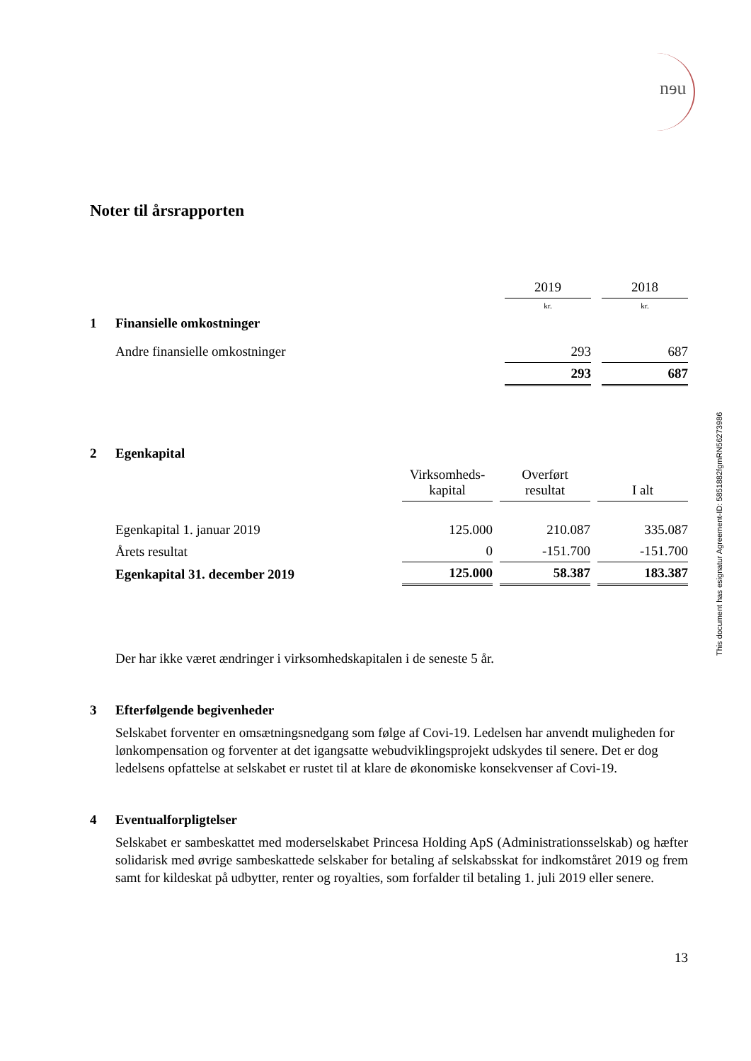nɘu
This document has esignatur Agreement-ID: 5851882fgmRN56273986
Noter til årsrapporten
| | | 2019 | | 2018 |
| | | kr. | | kr. |
| 1 | Finansielle omkostninger | | | |
| | Andre finansielle omkostninger | 293 | | 687 |
| | | 293 | | 687 |
| 2 | Egenkapital | | | | | |
| | | Virksomheds- kapital | | Overført resultat | | I alt |
| | Egenkapital 1. januar 2019 | 125.000 | | 210.087 | | 335.087 |
| | Årets resultat | 0 | | -151.700 | | -151.700 |
| | Egenkapital 31. december 2019 | 125.000 | | 58.387 | | 183.387 |
Der har ikke været ændringer i virksomhedskapitalen i de seneste 5 år.
3 Efterfølgende begivenheder
Selskabet forventer en omsætningsnedgang som følge af Covi-19. Ledelsen har anvendt muligheden for lønkompensation og forventer at det igangsatte webudviklingsprojekt udskydes til senere. Det er dog ledelsens opfattelse at selskabet er rustet til at klare de økonomiske konsekvenser af Covi-19.
4 Eventualforpligtelser
Selskabet er sambeskattet med moderselskabet Princesa Holding ApS (Administrationsselskab) og hæfter solidarisk med øvrige sambeskattede selskaber for betaling af selskabsskat for indkomståret 2019 og frem samt for kildeskat på udbytter, renter og royalties, som forfalder til betaling 1. juli 2019 eller senere.
13